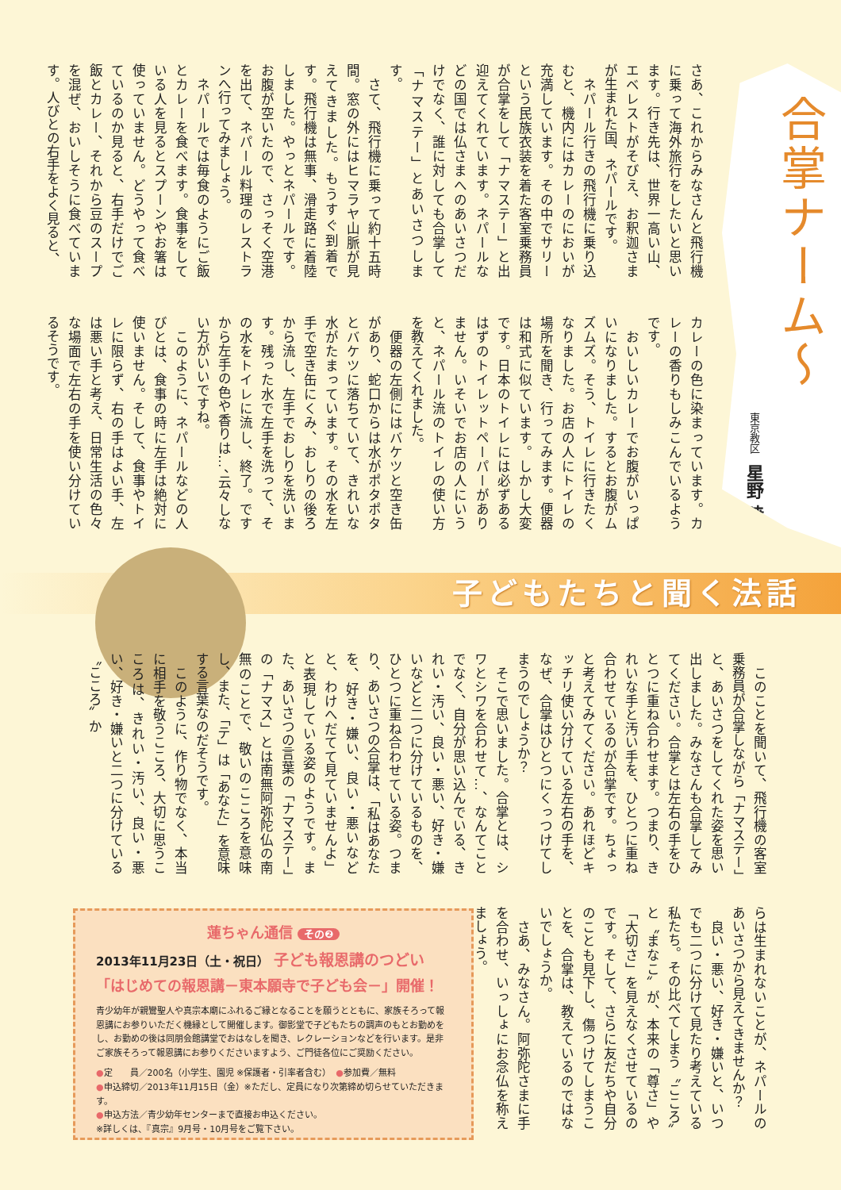合掌ナーム〜
東京教区　星野 暁
さあ、これからみなさんと飛行機に乗って海外旅行をしたいと思います。行き先は、世界一高い山、エベレストがそびえ、お釈迦さまが生まれた国、ネパールです。
　ネパール行きの飛行機に乗り込むと、機内にはカレーのにおいが充満しています。その中でサリーという民族衣装を着た客室乗務員が合掌をして「ナマステー」と出迎えてくれています。ネパールなどの国では仏さまへのあいさつだけでなく、誰に対しても合掌して「ナマステー」とあいさつします。
　さて、飛行機に乗って約十五時間。窓の外にはヒマラヤ山脈が見えてきました。もうすぐ到着です。飛行機は無事、滑走路に着陸しました。やっとネパールです。お腹が空いたので、さっそく空港を出て、ネパール料理のレストランへ行ってみましょう。
　ネパールでは毎食のようにご飯とカレーを食べます。食事をしている人を見るとスプーンやお箸は使っていません。どうやって食べているのか見ると、右手だけでご飯とカレー、それから豆のスープを混ぜ、おいしそうに食べています。人びとの右手をよく見ると、
カレーの色に染まっています。カレーの香りもしみこんでいるようです。
　おいしいカレーでお腹がいっぱいになりました。するとお腹がムズムズ。そう、トイレに行きたくなりました。お店の人にトイレの場所を聞き、行ってみます。便器は和式に似ています。しかし大変です。日本のトイレには必ずあるはずのトイレットペーパーがありません。いそいでお店の人にいうと、ネパール流のトイレの使い方を教えてくれました。
　便器の左側にはバケツと空き缶があり、蛇口からは水がポタポタとバケツに落ちていて、きれいな水がたまっています。その水を左手で空き缶にくみ、おしりの後ろから流し、左手でおしりを洗います。残った水で左手を洗って、その水をトイレに流し、終了。ですから左手の色や香りは…、云々しない方がいいですね。
　このように、ネパールなどの人びとは、食事の時に左手は絶対に使いません。そして、食事やトイレに限らず、右の手はよい手、左は悪い手と考え、日常生活の色々な場面で左右の手を使い分けているそうです。
子どもたちと聞く法話
　このことを聞いて、飛行機の客室乗務員が合掌しながら「ナマステー」と、あいさつをしてくれた姿を思い出しました。みなさんも合掌してみてください。合掌とは左右の手をひとつに重ね合わせます。つまり、きれいな手と汚い手を、ひとつに重ね合わせているのが合掌です。ちょっと考えてみてください。あれほどキッチリ使い分けている左右の手を、なぜ、合掌はひとつにくっつけてしまうのでしょうか？
　そこで思いました。合掌とは、シワとシワを合わせて…、なんてことでなく、自分が思い込んでいる、きれい・汚い、良い・悪い、好き・嫌いなどと二つに分けているものを、ひとつに重ね合わせている姿。つまり、あいさつの合掌は、「私はあなたを、好き・嫌い、良い・悪いなどと、わけへだてて見ていませんよ」と表現している姿のようです。また、あいさつの言葉の「ナマステー」の「ナマス」とは南無阿弥陀仏の南無のことで、敬いのこころを意味し、また、「テ」は「あなた」を意味する言葉なのだそうです。
　このように、作り物でなく、本当に相手を敬うこころ、大切に思うこころは、きれい・汚い、良い・悪い、好き・嫌いと二つに分けている〝こころ〟か
らは生まれないことが、ネパールのあいさつから見えてきませんか？
　良い・悪い、好き・嫌いと、いつでも二つに分けて見たり考えている私たち。その比べてしまう〝こころ〟と〝まなこ〟が、本来の「尊さ」や「大切さ」を見えなくさせているのです。そして、さらに友だちや自分のことも見下し、傷つけてしまうことを、合掌は、教えているのではないでしょうか。
　さあ、みなさん。阿弥陀さまに手を合わせ、いっしょにお念仏を称えましょう。
蓮ちゃん通信 その❷
2013年11月23日（土・祝日） 子ども報恩講のつどい
「はじめての報恩講－東本願寺で子ども会－」開催！
青少幼年が親鸞聖人や真宗本廟にふれるご縁となることを願うとともに、家族そろって報恩講にお参りいただく機縁として開催します。御影堂で子どもたちの調声のもとお勤めをし、お勤めの後は同朋会館講堂でおはなしを聞き、レクレーションなどを行います。是非ご家族そろって報恩講にお参りくださいますよう、ご門徒各位にご奨励ください。
●定　　員／200名（小学生、園児 ※保護者・引率者含む）　●参加費／無料
●申込締切／2013年11月15日（金）※ただし、定員になり次第締め切らせていただきます。
●申込方法／青少幼年センターまで直接お申込ください。
※詳しくは、『真宗』9月号・10月号をご覧下さい。